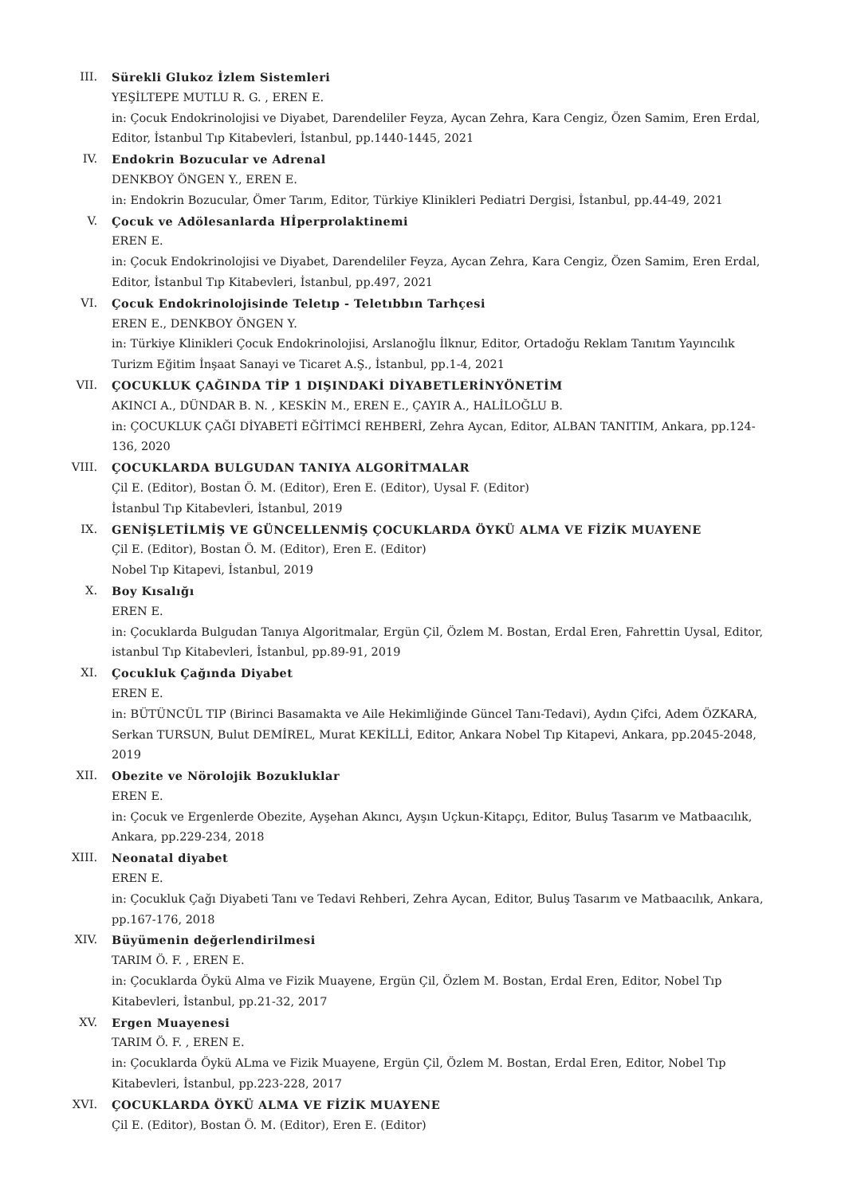III. Sürekli Glukoz İzlem Sistemleri
YEŞİLTEPE MUTLU R. G. , EREN E.
in: Çocuk Endokrinolojisi ve Diyabet, Darendeliler Feyza, Aycan Zehra, Kara Cengiz, Özen Samim, Eren Erdal, Editor, İstanbul Tıp Kitabevleri, İstanbul, pp.1440-1445, 2021
IV. Endokrin Bozucular ve Adrenal
DENKBOY ÖNGEN Y., EREN E.
in: Endokrin Bozucular, Ömer Tarım, Editor, Türkiye Klinikleri Pediatri Dergisi, İstanbul, pp.44-49, 2021
V. Çocuk ve Adölesanlarda Hİperprolaktinemi
EREN E.
in: Çocuk Endokrinolojisi ve Diyabet, Darendeliler Feyza, Aycan Zehra, Kara Cengiz, Özen Samim, Eren Erdal, Editor, İstanbul Tıp Kitabevleri, İstanbul, pp.497, 2021
VI. Çocuk Endokrinolojisinde Teletıp - Teletıbbın Tarhçesi
EREN E., DENKBOY ÖNGEN Y.
in: Türkiye Klinikleri Çocuk Endokrinolojisi, Arslanoğlu İlknur, Editor, Ortadoğu Reklam Tanıtım Yayıncılık Turizm Eğitim İnşaat Sanayi ve Ticaret A.Ş., İstanbul, pp.1-4, 2021
VII. ÇOCUKLUK ÇAĞINDA TİP 1 DIŞINDAKİ DİYABETLERİNYÖNETİM
AKINCI A., DÜNDAR B. N. , KESKİN M., EREN E., ÇAYIR A., HALİLOĞLU B.
in: ÇOCUKLUK ÇAĞI DİYABETİ EĞİTİMCİ REHBERİ, Zehra Aycan, Editor, ALBAN TANITIM, Ankara, pp.124-136, 2020
VIII. ÇOCUKLARDA BULGUDAN TANIYA ALGORİTMALAR
Çil E. (Editor), Bostan Ö. M. (Editor), Eren E. (Editor), Uysal F. (Editor)
İstanbul Tıp Kitabevleri, İstanbul, 2019
IX. GENİŞLETİLMİŞ VE GÜNCELLENMİŞ ÇOCUKLARDA ÖYKÜ ALMA VE FİZİK MUAYENE
Çil E. (Editor), Bostan Ö. M. (Editor), Eren E. (Editor)
Nobel Tıp Kitapevi, İstanbul, 2019
X. Boy Kısalığı
EREN E.
in: Çocuklarda Bulgudan Tanıya Algoritmalar, Ergün Çil, Özlem M. Bostan, Erdal Eren, Fahrettin Uysal, Editor, istanbul Tıp Kitabevleri, İstanbul, pp.89-91, 2019
XI. Çocukluk Çağında Diyabet
EREN E.
in: BÜTÜNCÜL TIP (Birinci Basamakta ve Aile Hekimliğinde Güncel Tanı-Tedavi), Aydın Çifci, Adem ÖZKARA, Serkan TURSUN, Bulut DEMİREL, Murat KEKİLLİ, Editor, Ankara Nobel Tıp Kitapevi, Ankara, pp.2045-2048, 2019
XII. Obezite ve Nörolojik Bozukluklar
EREN E.
in: Çocuk ve Ergenlerde Obezite, Ayşehan Akıncı, Ayşın Uçkun-Kitapçı, Editor, Buluş Tasarım ve Matbaacılık, Ankara, pp.229-234, 2018
XIII. Neonatal diyabet
EREN E.
in: Çocukluk Çağı Diyabeti Tanı ve Tedavi Rehberi, Zehra Aycan, Editor, Buluş Tasarım ve Matbaacılık, Ankara, pp.167-176, 2018
XIV. Büyümenin değerlendirilmesi
TARIM Ö. F. , EREN E.
in: Çocuklarda Öykü Alma ve Fizik Muayene, Ergün Çil, Özlem M. Bostan, Erdal Eren, Editor, Nobel Tıp Kitabevleri, İstanbul, pp.21-32, 2017
XV. Ergen Muayenesi
TARIM Ö. F. , EREN E.
in: Çocuklarda Öykü ALma ve Fizik Muayene, Ergün Çil, Özlem M. Bostan, Erdal Eren, Editor, Nobel Tıp Kitabevleri, İstanbul, pp.223-228, 2017
XVI. ÇOCUKLARDA ÖYKÜ ALMA VE FİZİK MUAYENE
Çil E. (Editor), Bostan Ö. M. (Editor), Eren E. (Editor)